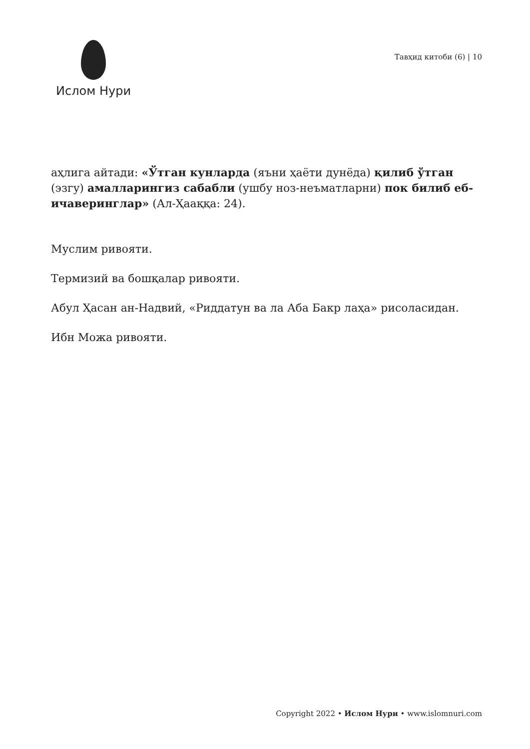Ислом Нури
Тавҳид китоби (6) | 10
аҳлига айтади: «Ўтган кунларда (яъни ҳаёти дунёда) қилиб ўтган (эзгу) амалларингиз сабабли (ушбу ноз-неъматларни) пок билиб еб-ичаверинглар» (Ал-Ҳааққа: 24).
Муслим ривояти.
Термизий ва бошқалар ривояти.
Абул Ҳасан ан-Надвий, «Риддатун ва ла Аба Бакр лаҳа» рисоласидан.
Ибн Можа ривояти.
Copyright 2022 • Ислом Нури • www.islomnuri.com